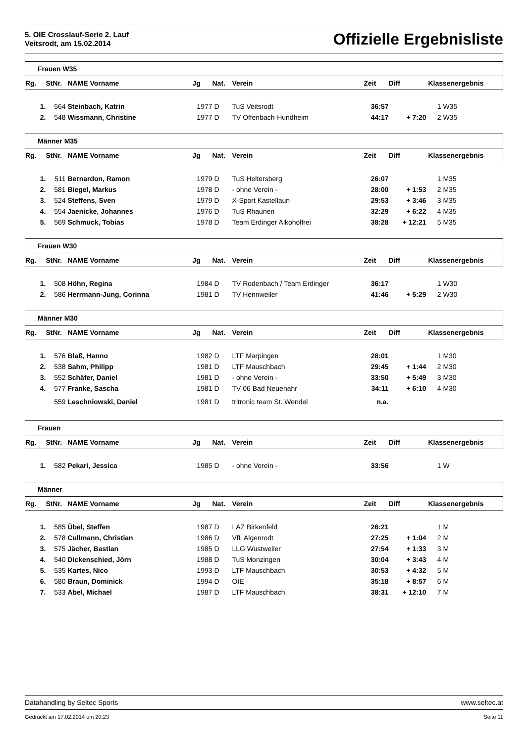5. OIE Crosslauf-Serie 2. Lauf
Veitsrodt, am 15.02.2014
Offizielle Ergebnisliste
| Frauen W35 | | | | | | | | | |
| Rg. | StNr. | NAME Vorname | Jg | Nat. | Verein | Zeit | Diff | Klassenergebnis | |
| 1. | 564 | Steinbach, Katrin | 1977 | D | TuS Veitsrodt | 36:57 | | 1 | W35 |
| 2. | 548 | Wissmann, Christine | 1977 | D | TV Offenbach-Hundheim | 44:17 | + 7:20 | 2 | W35 |
| Männer M35 | | | | | | | | | |
| Rg. | StNr. | NAME Vorname | Jg | Nat. | Verein | Zeit | Diff | Klassenergebnis | |
| 1. | 511 | Bernardon, Ramon | 1979 | D | TuS Heltersberg | 26:07 | | 1 | M35 |
| 2. | 581 | Biegel, Markus | 1978 | D | - ohne Verein - | 28:00 | + 1:53 | 2 | M35 |
| 3. | 524 | Steffens, Sven | 1979 | D | X-Sport Kastellaun | 29:53 | + 3:46 | 3 | M35 |
| 4. | 554 | Jaenicke, Johannes | 1976 | D | TuS Rhaunen | 32:29 | + 6:22 | 4 | M35 |
| 5. | 569 | Schmuck, Tobias | 1978 | D | Team Erdinger Alkoholfrei | 38:28 | + 12:21 | 5 | M35 |
| Frauen W30 | | | | | | | | | |
| Rg. | StNr. | NAME Vorname | Jg | Nat. | Verein | Zeit | Diff | Klassenergebnis | |
| 1. | 508 | Höhn, Regina | 1984 | D | TV Rodenbach / Team Erdinger | 36:17 | | 1 | W30 |
| 2. | 586 | Herrmann-Jung, Corinna | 1981 | D | TV Hennweiler | 41:46 | + 5:29 | 2 | W30 |
| Männer M30 | | | | | | | | | |
| Rg. | StNr. | NAME Vorname | Jg | Nat. | Verein | Zeit | Diff | Klassenergebnis | |
| 1. | 576 | Blaß, Hanno | 1982 | D | LTF Marpingen | 28:01 | | 1 | M30 |
| 2. | 538 | Sahm, Philipp | 1981 | D | LTF Mauschbach | 29:45 | + 1:44 | 2 | M30 |
| 3. | 552 | Schäfer, Daniel | 1981 | D | - ohne Verein - | 33:50 | + 5:49 | 3 | M30 |
| 4. | 577 | Franke, Sascha | 1981 | D | TV 06 Bad Neuenahr | 34:11 | + 6:10 | 4 | M30 |
| | 559 | Leschniowski, Daniel | 1981 | D | tritronic team St. Wendel | n.a. | | | |
| Frauen | | | | | | | | | |
| Rg. | StNr. | NAME Vorname | Jg | Nat. | Verein | Zeit | Diff | Klassenergebnis | |
| 1. | 582 | Pekari, Jessica | 1985 | D | - ohne Verein - | 33:56 | | 1 | W |
| Männer | | | | | | | | | |
| Rg. | StNr. | NAME Vorname | Jg | Nat. | Verein | Zeit | Diff | Klassenergebnis | |
| 1. | 585 | Übel, Steffen | 1987 | D | LAZ Birkenfeld | 26:21 | | 1 | M |
| 2. | 578 | Cullmann, Christian | 1986 | D | VfL Algenrodt | 27:25 | + 1:04 | 2 | M |
| 3. | 575 | Jächer, Bastian | 1985 | D | LLG Wustweiler | 27:54 | + 1:33 | 3 | M |
| 4. | 540 | Dickenschied, Jörn | 1988 | D | TuS Monzingen | 30:04 | + 3:43 | 4 | M |
| 5. | 535 | Kartes, Nico | 1993 | D | LTF Mauschbach | 30:53 | + 4:32 | 5 | M |
| 6. | 580 | Braun, Dominick | 1994 | D | OIE | 35:18 | + 8:57 | 6 | M |
| 7. | 533 | Abel, Michael | 1987 | D | LTF Mauschbach | 38:31 | + 12:10 | 7 | M |
Datahandling by Seltec Sports www.seltec.at
Gedruckt am 17.02.2014 um 20:23 Seite 11